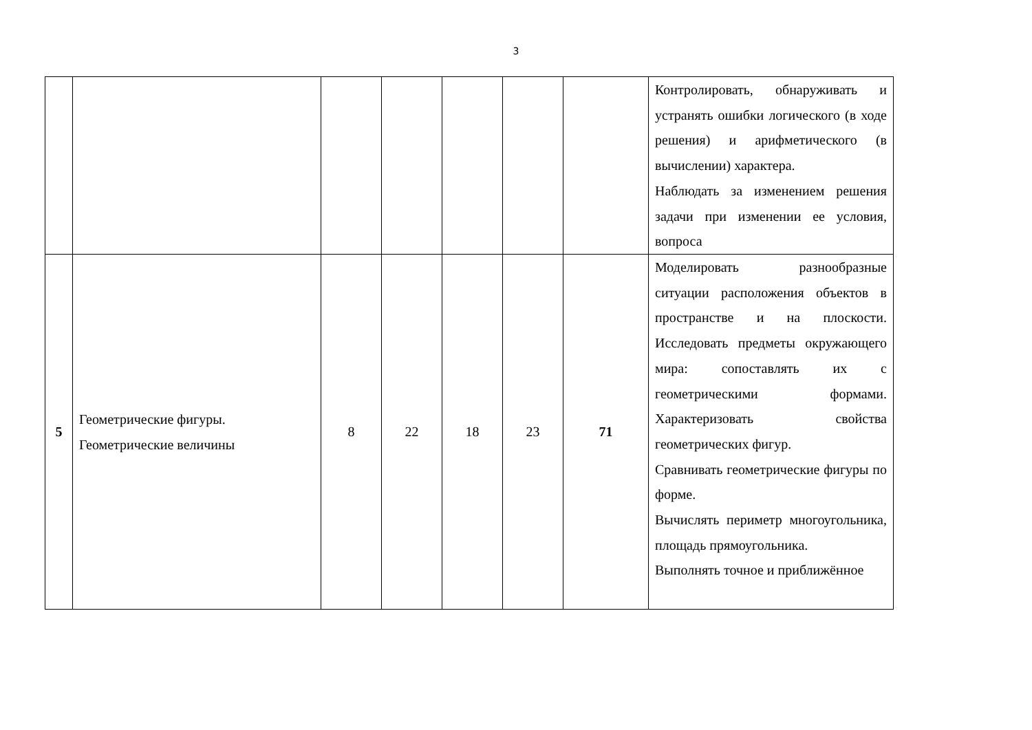3
| | | | | | | | Контролировать, обнаруживать и устранять ошибки логического (в ходе решения) и арифметического (в вычислении) характера. Наблюдать за изменением решения задачи при изменении ее условия, вопроса |
| 5 | Геометрические фигуры. Геометрические величины | 8 | 22 | 18 | 23 | 71 | Моделировать разнообразные ситуации расположения объектов в пространстве и на плоскости. Исследовать предметы окружающего мира: сопоставлять их с геометрическими формами. Характеризовать свойства геометрических фигур. Сравнивать геометрические фигуры по форме. Вычислять периметр многоугольника, площадь прямоугольника. Выполнять точное и приближённое |